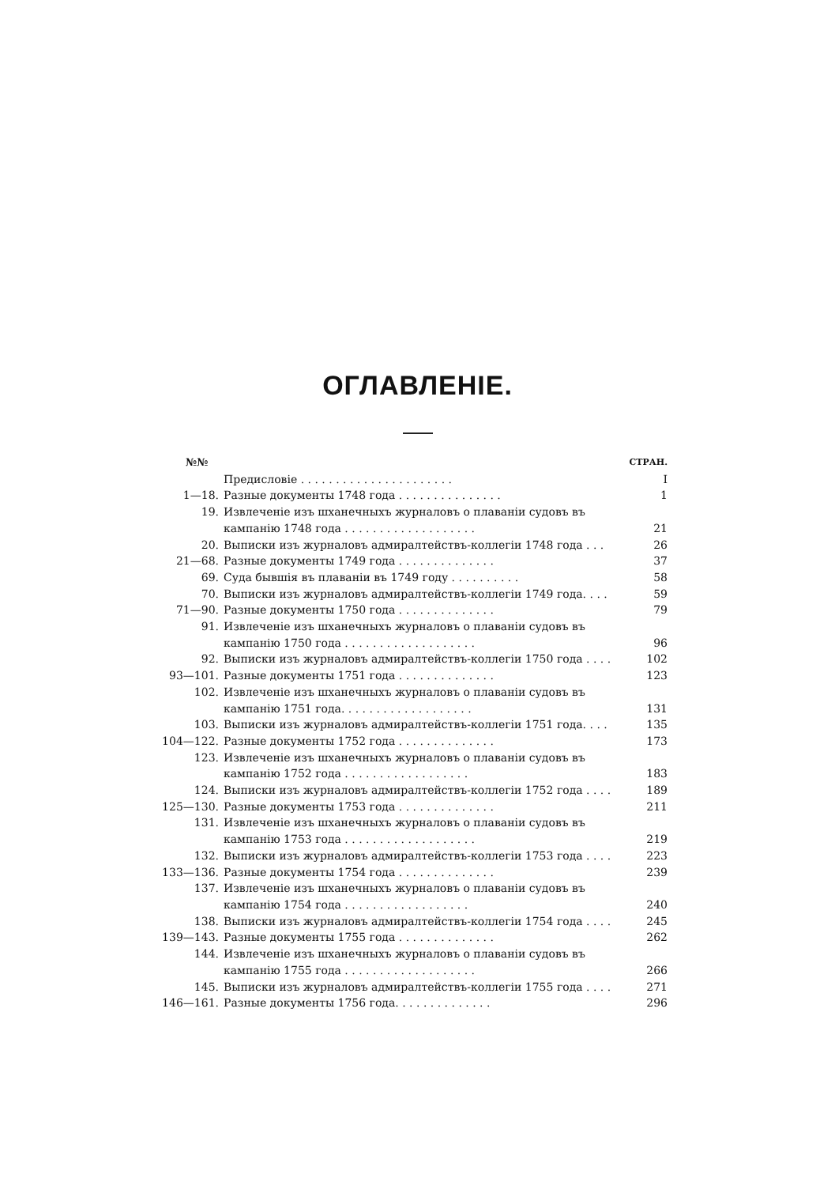ОГЛАВЛЕНІЕ.
| №№ | | СТРАН. |
| --- | --- | --- |
| | Предисловіе . . . . . . . . . . . . . . . . . . . . . . | I |
| 1—18. | Разные документы 1748 года . . . . . . . . . . . . . . . | 1 |
| 19. | Извлеченіе изъ шханечныхъ журналовъ о плаваніи судовъ въ кампанію 1748 года . . . . . . . . . . . . . . . . . . . | 21 |
| 20. | Выписки изъ журналовъ адмиралтействъ-коллегіи 1748 года . . . | 26 |
| 21—68. | Разные документы 1749 года . . . . . . . . . . . . . . | 37 |
| 69. | Суда бывшія въ плаваніи въ 1749 году . . . . . . . . . . | 58 |
| 70. | Выписки изъ журналовъ адмиралтействъ-коллегіи 1749 года. . . . | 59 |
| 71—90. | Разные документы 1750 года . . . . . . . . . . . . . . | 79 |
| 91. | Извлеченіе изъ шханечныхъ журналовъ о плаваніи судовъ въ кампанію 1750 года . . . . . . . . . . . . . . . . . . . | 96 |
| 92. | Выписки изъ журналовъ адмиралтействъ-коллегіи 1750 года . . . . | 102 |
| 93—101. | Разные документы 1751 года . . . . . . . . . . . . . . | 123 |
| 102. | Извлеченіе изъ шханечныхъ журналовъ о плаваніи судовъ въ кампанію 1751 года. . . . . . . . . . . . . . . . . . . | 131 |
| 103. | Выписки изъ журналовъ адмиралтействъ-коллегіи 1751 года. . . . | 135 |
| 104—122. | Разные документы 1752 года . . . . . . . . . . . . . . | 173 |
| 123. | Извлеченіе изъ шханечныхъ журналовъ о плаваніи судовъ въ кампанію 1752 года . . . . . . . . . . . . . . . . . . | 183 |
| 124. | Выписки изъ журналовъ адмиралтействъ-коллегіи 1752 года . . . . | 189 |
| 125—130. | Разные документы 1753 года . . . . . . . . . . . . . . | 211 |
| 131. | Извлеченіе изъ шханечныхъ журналовъ о плаваніи судовъ въ кампанію 1753 года . . . . . . . . . . . . . . . . . . . | 219 |
| 132. | Выписки изъ журналовъ адмиралтействъ-коллегіи 1753 года . . . . | 223 |
| 133—136. | Разные документы 1754 года . . . . . . . . . . . . . . | 239 |
| 137. | Извлеченіе изъ шханечныхъ журналовъ о плаваніи судовъ въ кампанію 1754 года . . . . . . . . . . . . . . . . . . | 240 |
| 138. | Выписки изъ журналовъ адмиралтействъ-коллегіи 1754 года . . . . | 245 |
| 139—143. | Разные документы 1755 года . . . . . . . . . . . . . . | 262 |
| 144. | Извлеченіе изъ шханечныхъ журналовъ о плаваніи судовъ въ кампанію 1755 года . . . . . . . . . . . . . . . . . . . | 266 |
| 145. | Выписки изъ журналовъ адмиралтействъ-коллегіи 1755 года . . . . | 271 |
| 146—161. | Разные документы 1756 года. . . . . . . . . . . . . . | 296 |